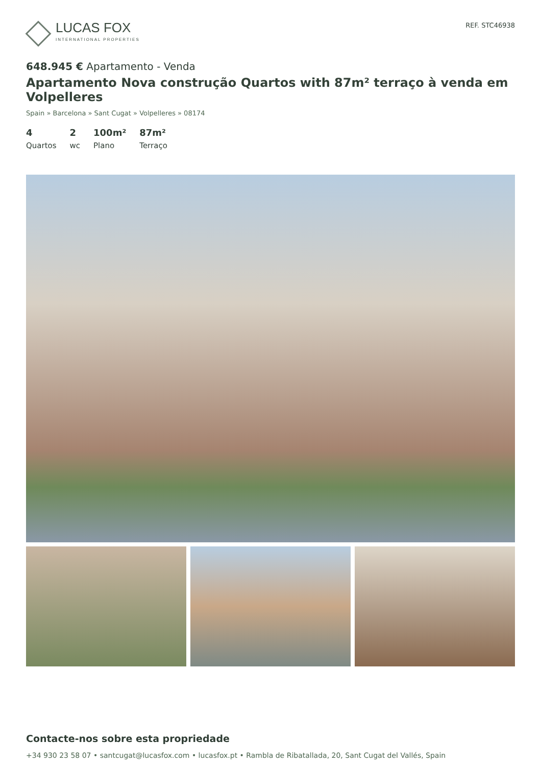LUCAS FOX
INTERNATIONAL PROPERTIES
REF. STC46938
648.945 € Apartamento - Venda
Apartamento Nova construção Quartos with 87m² terraço à venda em Volpelleres
Spain » Barcelona » Sant Cugat » Volpelleres » 08174
4
Quartos
2
wc
100m²
Plano
87m²
Terraço
Contacte-nos sobre esta propriedade
+34 930 23 58 07 • santcugat@lucasfox.com • lucasfox.pt • Rambla de Ribatallada, 20, Sant Cugat del Vallés, Spain